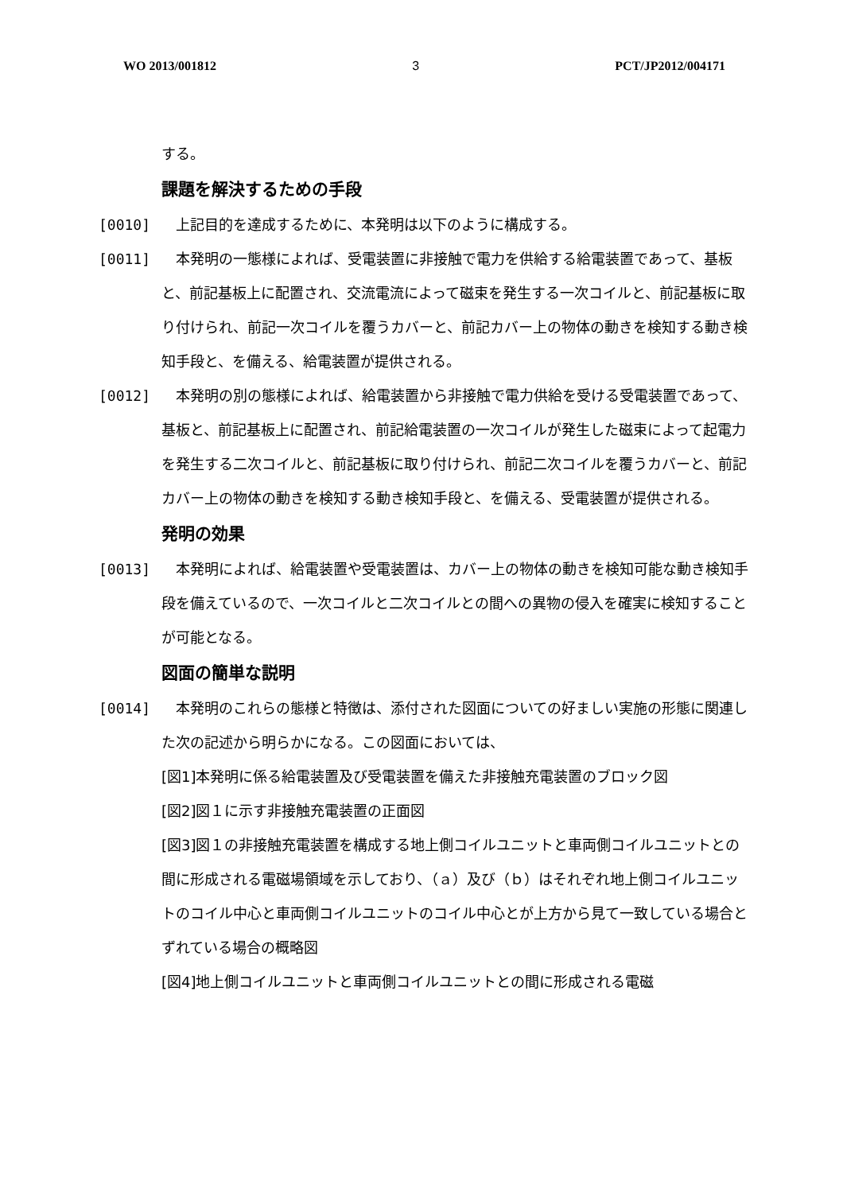WO 2013/001812 3 PCT/JP2012/004171
する。
課題を解決するための手段
[0010] 　上記目的を達成するために、本発明は以下のように構成する。
[0011] 　本発明の一態様によれば、受電装置に非接触で電力を供給する給電装置であって、基板と、前記基板上に配置され、交流電流によって磁束を発生する一次コイルと、前記基板に取り付けられ、前記一次コイルを覆うカバーと、前記カバー上の物体の動きを検知する動き検知手段と、を備える、給電装置が提供される。
[0012] 　本発明の別の態様によれば、給電装置から非接触で電力供給を受ける受電装置であって、基板と、前記基板上に配置され、前記給電装置の一次コイルが発生した磁束によって起電力を発生する二次コイルと、前記基板に取り付けられ、前記二次コイルを覆うカバーと、前記カバー上の物体の動きを検知する動き検知手段と、を備える、受電装置が提供される。
発明の効果
[0013] 　本発明によれば、給電装置や受電装置は、カバー上の物体の動きを検知可能な動き検知手段を備えているので、一次コイルと二次コイルとの間への異物の侵入を確実に検知することが可能となる。
図面の簡単な説明
[0014] 　本発明のこれらの態様と特徴は、添付された図面についての好ましい実施の形態に関連した次の記述から明らかになる。この図面においては、
[図1]本発明に係る給電装置及び受電装置を備えた非接触充電装置のブロック図
[図2]図１に示す非接触充電装置の正面図
[図3]図１の非接触充電装置を構成する地上側コイルユニットと車両側コイルユニットとの間に形成される電磁場領域を示しており、（ａ）及び（ｂ）はそれぞれ地上側コイルユニットのコイル中心と車両側コイルユニットのコイル中心とが上方から見て一致している場合とずれている場合の概略図
[図4]地上側コイルユニットと車両側コイルユニットとの間に形成される電磁